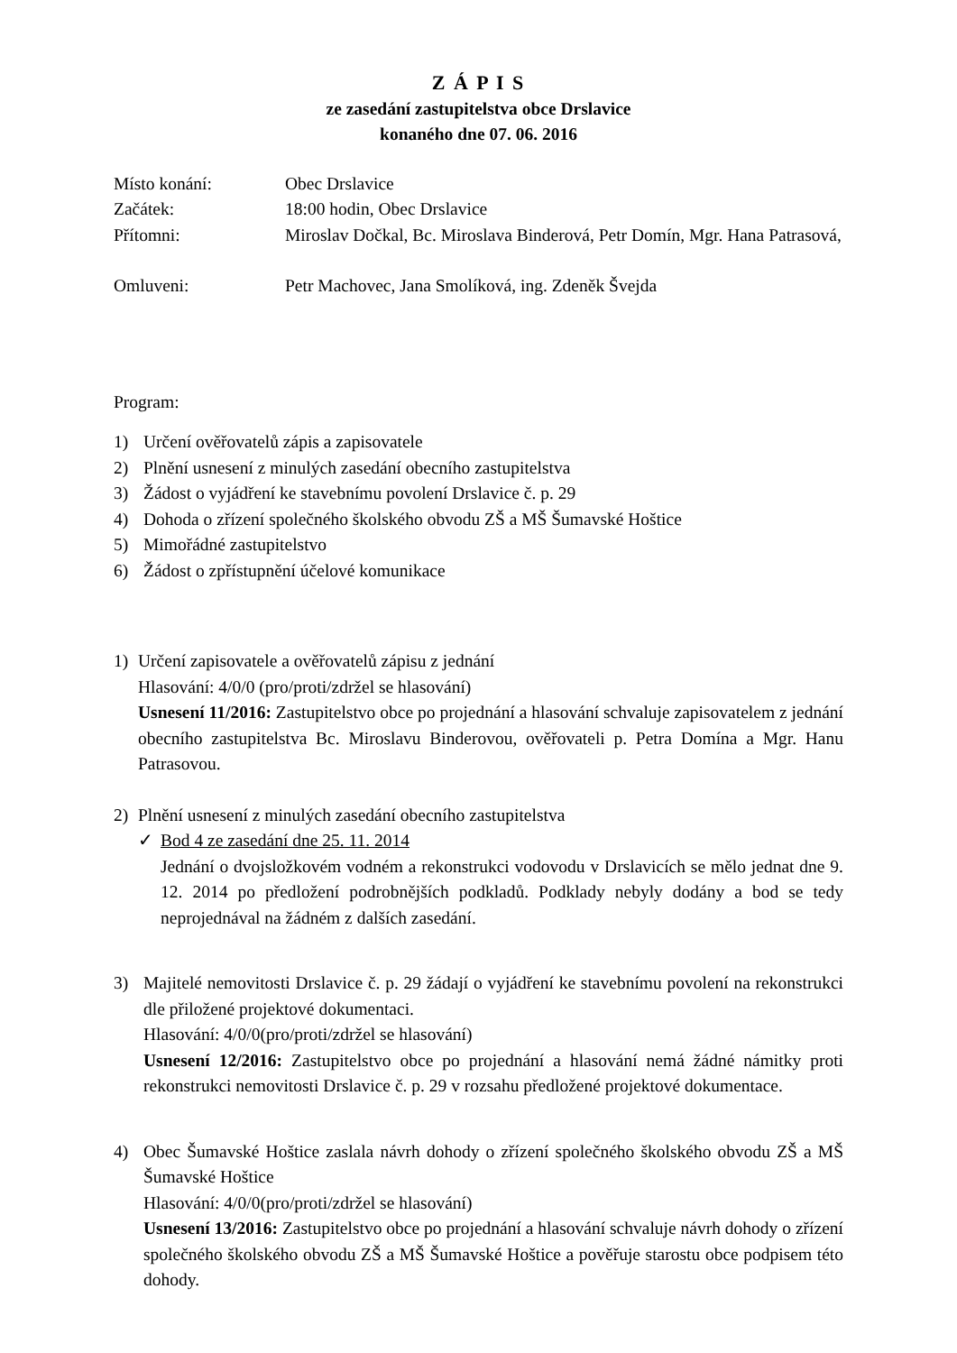Z Á P I S
ze zasedání zastupitelstva obce Drslavice
konaného dne 07. 06. 2016
Místo konání: Obec Drslavice
Začátek: 18:00 hodin, Obec Drslavice
Přítomni: Miroslav Dočkal, Bc. Miroslava Binderová, Petr Domín, Mgr. Hana Patrasová,
Omluveni: Petr Machovec, Jana Smolíková, ing. Zdeněk Švejda
Program:
1) Určení ověřovatelů zápis a zapisovatele
2) Plnění usnesení z minulých zasedání obecního zastupitelstva
3) Žádost o vyjádření ke stavebnímu povolení Drslavice č. p. 29
4) Dohoda o zřízení společného školského obvodu ZŠ a MŠ Šumavské Hoštice
5) Mimořádné zastupitelstvo
6) Žádost o zpřístupnění účelové komunikace
1) Určení zapisovatele a ověřovatelů zápisu z jednání
Hlasování: 4/0/0 (pro/proti/zdržel se hlasování)
Usnesení 11/2016: Zastupitelstvo obce po projednání a hlasování schvaluje zapisovatelem z jednání obecního zastupitelstva Bc. Miroslavu Binderovou, ověřovateli p. Petra Domína a Mgr. Hanu Patrasovou.
2) Plnění usnesení z minulých zasedání obecního zastupitelstva
✓ Bod 4 ze zasedání dne 25. 11. 2014
Jednání o dvojsložkovém vodném a rekonstrukci vodovodu v Drslavicích se mělo jednat dne 9. 12. 2014 po předložení podrobnějších podkladů. Podklady nebyly dodány a bod se tedy neprojednával na žádném z dalších zasedání.
3) Majitelé nemovitosti Drslavice č. p. 29 žádají o vyjádření ke stavebnímu povolení na rekonstrukci dle přiložené projektové dokumentaci.
Hlasování: 4/0/0(pro/proti/zdržel se hlasování)
Usnesení 12/2016: Zastupitelstvo obce po projednání a hlasování nemá žádné námitky proti rekonstrukci nemovitosti Drslavice č. p. 29 v rozsahu předložené projektové dokumentace.
4) Obec Šumavské Hoštice zaslala návrh dohody o zřízení společného školského obvodu ZŠ a MŠ Šumavské Hoštice
Hlasování: 4/0/0(pro/proti/zdržel se hlasování)
Usnesení 13/2016: Zastupitelstvo obce po projednání a hlasování schvaluje návrh dohody o zřízení společného školského obvodu ZŠ a MŠ Šumavské Hoštice a pověřuje starostu obce podpisem této dohody.